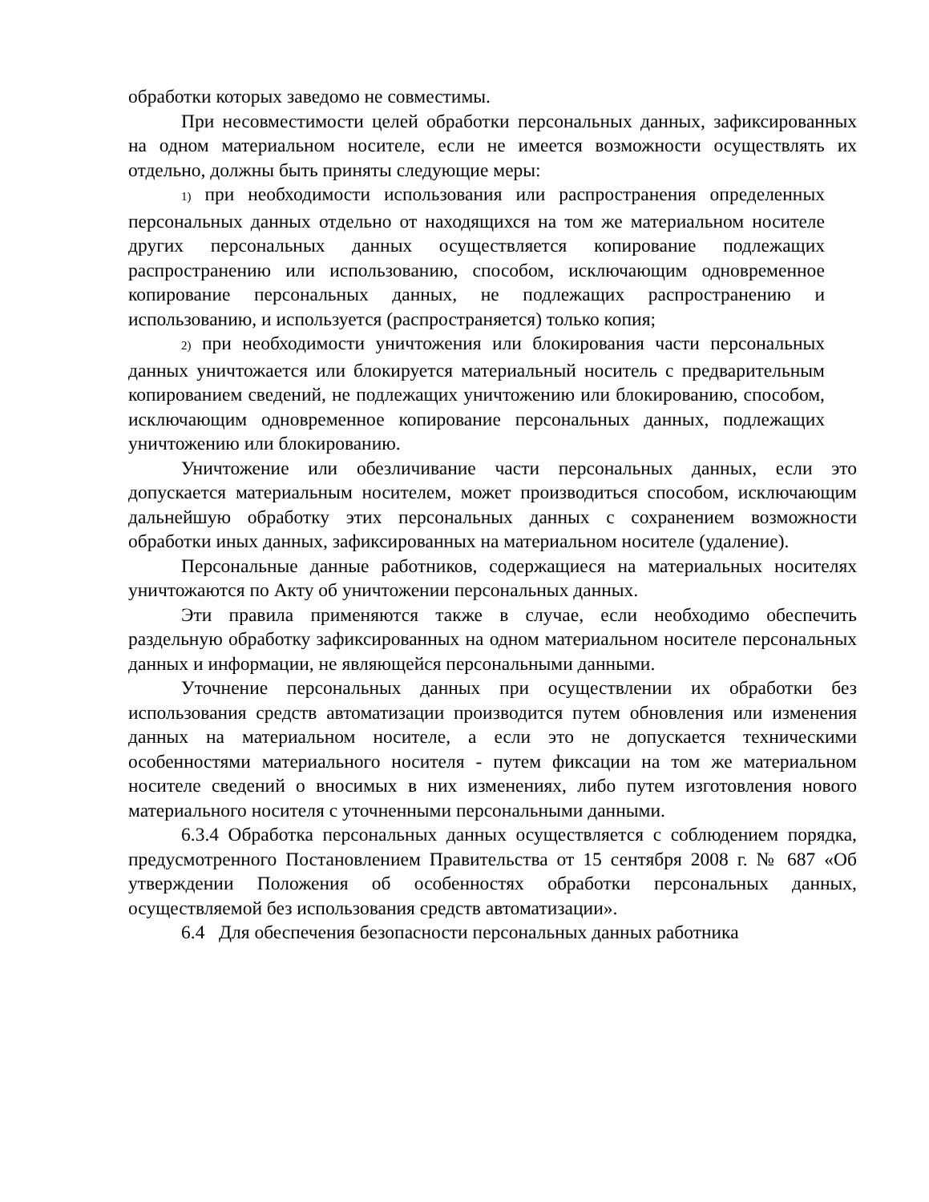обработки которых заведомо не совместимы.
При несовместимости целей обработки персональных данных, зафиксированных на одном материальном носителе, если не имеется возможности осуществлять их отдельно, должны быть приняты следующие меры:
1) при необходимости использования или распространения определенных персональных данных отдельно от находящихся на том же материальном носителе других персональных данных осуществляется копирование подлежащих распространению или использованию, способом, исключающим одновременное копирование персональных данных, не подлежащих распространению и использованию, и используется (распространяется) только копия;
2) при необходимости уничтожения или блокирования части персональных данных уничтожается или блокируется материальный носитель с предварительным копированием сведений, не подлежащих уничтожению или блокированию, способом, исключающим одновременное копирование персональных данных, подлежащих уничтожению или блокированию.
Уничтожение или обезличивание части персональных данных, если это допускается материальным носителем, может производиться способом, исключающим дальнейшую обработку этих персональных данных с сохранением возможности обработки иных данных, зафиксированных на материальном носителе (удаление).
Персональные данные работников, содержащиеся на материальных носителях уничтожаются по Акту об уничтожении персональных данных.
Эти правила применяются также в случае, если необходимо обеспечить раздельную обработку зафиксированных на одном материальном носителе персональных данных и информации, не являющейся персональными данными.
Уточнение персональных данных при осуществлении их обработки без использования средств автоматизации производится путем обновления или изменения данных на материальном носителе, а если это не допускается техническими особенностями материального носителя - путем фиксации на том же материальном носителе сведений о вносимых в них изменениях, либо путем изготовления нового материального носителя с уточненными персональными данными.
6.3.4 Обработка персональных данных осуществляется с соблюдением порядка, предусмотренного Постановлением Правительства от 15 сентября 2008 г. № 687 «Об утверждении Положения об особенностях обработки персональных данных, осуществляемой без использования средств автоматизации».
6.4 Для обеспечения безопасности персональных данных работника